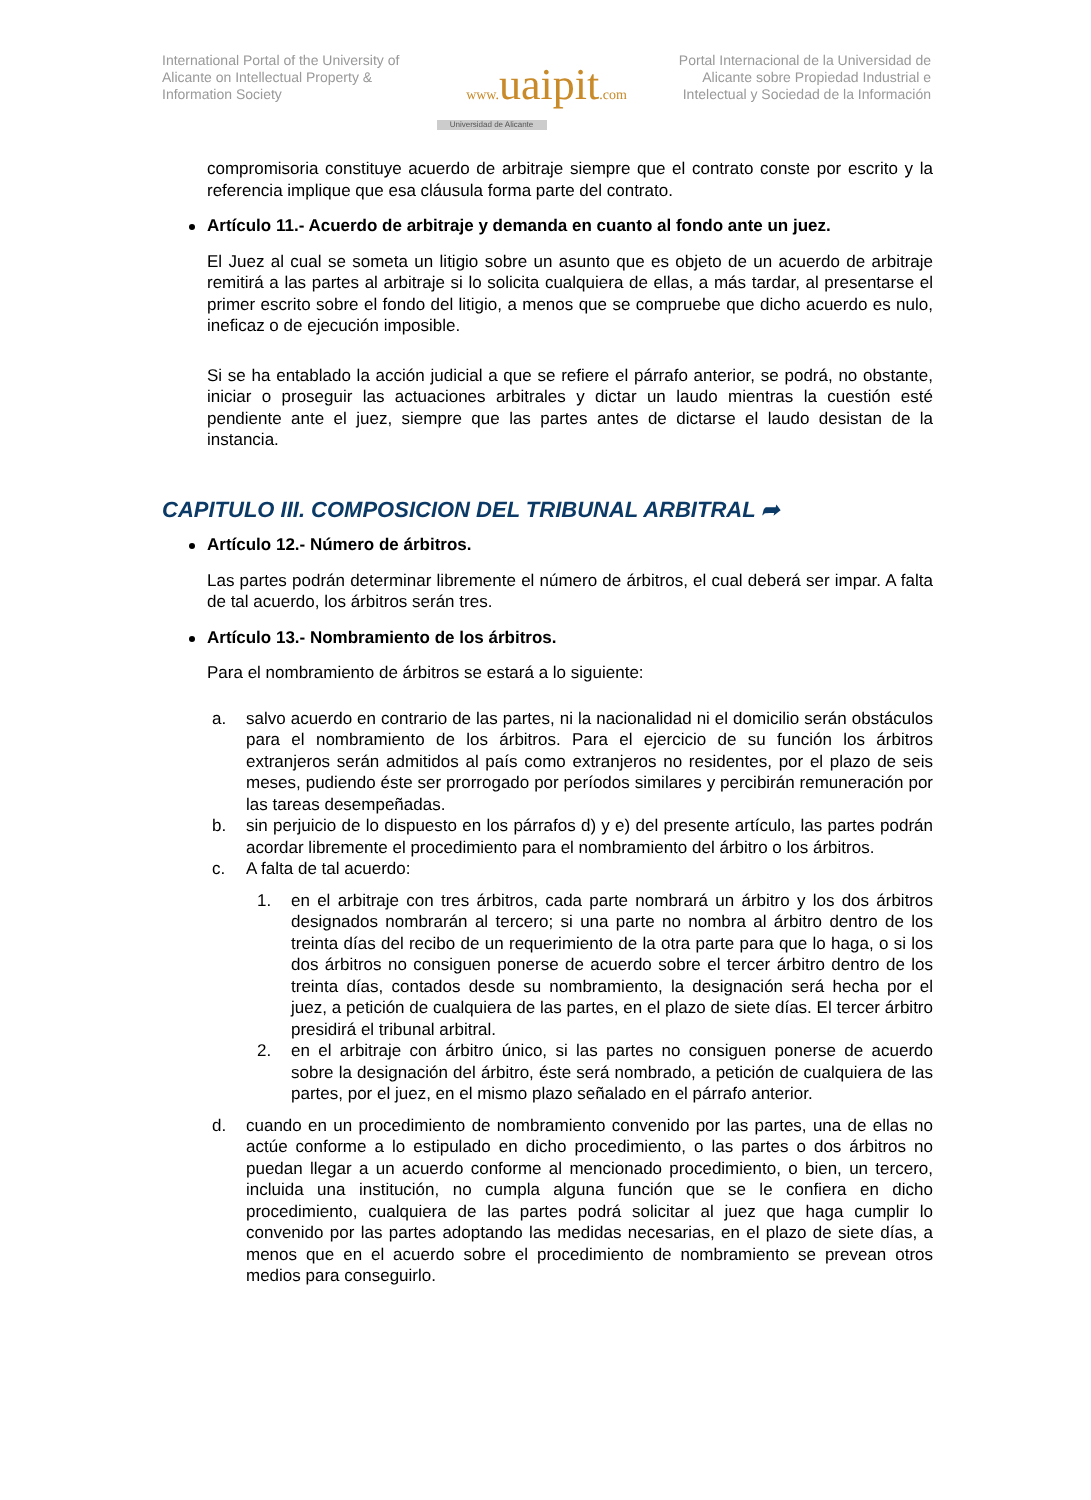International Portal of the University of Alicante on Intellectual Property & Information Society
www. uaipit.com
Universidad de Alicante
Portal Internacional de la Universidad de Alicante sobre Propiedad Industrial e Intelectual y Sociedad de la Información
compromisoria constituye acuerdo de arbitraje siempre que el contrato conste por escrito y la referencia implique que esa cláusula forma parte del contrato.
Artículo 11.- Acuerdo de arbitraje y demanda en cuanto al fondo ante un juez.
El Juez al cual se someta un litigio sobre un asunto que es objeto de un acuerdo de arbitraje remitirá a las partes al arbitraje si lo solicita cualquiera de ellas, a más tardar, al presentarse el primer escrito sobre el fondo del litigio, a menos que se compruebe que dicho acuerdo es nulo, ineficaz o de ejecución imposible.
Si se ha entablado la acción judicial a que se refiere el párrafo anterior, se podrá, no obstante, iniciar o proseguir las actuaciones arbitrales y dictar un laudo mientras la cuestión esté pendiente ante el juez, siempre que las partes antes de dictarse el laudo desistan de la instancia.
CAPITULO III. COMPOSICION DEL TRIBUNAL ARBITRAL ➦
Artículo 12.- Número de árbitros.
Las partes podrán determinar libremente el número de árbitros, el cual deberá ser impar. A falta de tal acuerdo, los árbitros serán tres.
Artículo 13.- Nombramiento de los árbitros.
Para el nombramiento de árbitros se estará a lo siguiente:
a. salvo acuerdo en contrario de las partes, ni la nacionalidad ni el domicilio serán obstáculos para el nombramiento de los árbitros. Para el ejercicio de su función los árbitros extranjeros serán admitidos al país como extranjeros no residentes, por el plazo de seis meses, pudiendo éste ser prorrogado por períodos similares y percibirán remuneración por las tareas desempeñadas.
b. sin perjuicio de lo dispuesto en los párrafos d) y e) del presente artículo, las partes podrán acordar libremente el procedimiento para el nombramiento del árbitro o los árbitros.
c. A falta de tal acuerdo:
1. en el arbitraje con tres árbitros, cada parte nombrará un árbitro y los dos árbitros designados nombrarán al tercero; si una parte no nombra al árbitro dentro de los treinta días del recibo de un requerimiento de la otra parte para que lo haga, o si los dos árbitros no consiguen ponerse de acuerdo sobre el tercer árbitro dentro de los treinta días, contados desde su nombramiento, la designación será hecha por el juez, a petición de cualquiera de las partes, en el plazo de siete días. El tercer árbitro presidirá el tribunal arbitral.
2. en el arbitraje con árbitro único, si las partes no consiguen ponerse de acuerdo sobre la designación del árbitro, éste será nombrado, a petición de cualquiera de las partes, por el juez, en el mismo plazo señalado en el párrafo anterior.
d. cuando en un procedimiento de nombramiento convenido por las partes, una de ellas no actúe conforme a lo estipulado en dicho procedimiento, o las partes o dos árbitros no puedan llegar a un acuerdo conforme al mencionado procedimiento, o bien, un tercero, incluida una institución, no cumpla alguna función que se le confiera en dicho procedimiento, cualquiera de las partes podrá solicitar al juez que haga cumplir lo convenido por las partes adoptando las medidas necesarias, en el plazo de siete días, a menos que en el acuerdo sobre el procedimiento de nombramiento se prevean otros medios para conseguirlo.